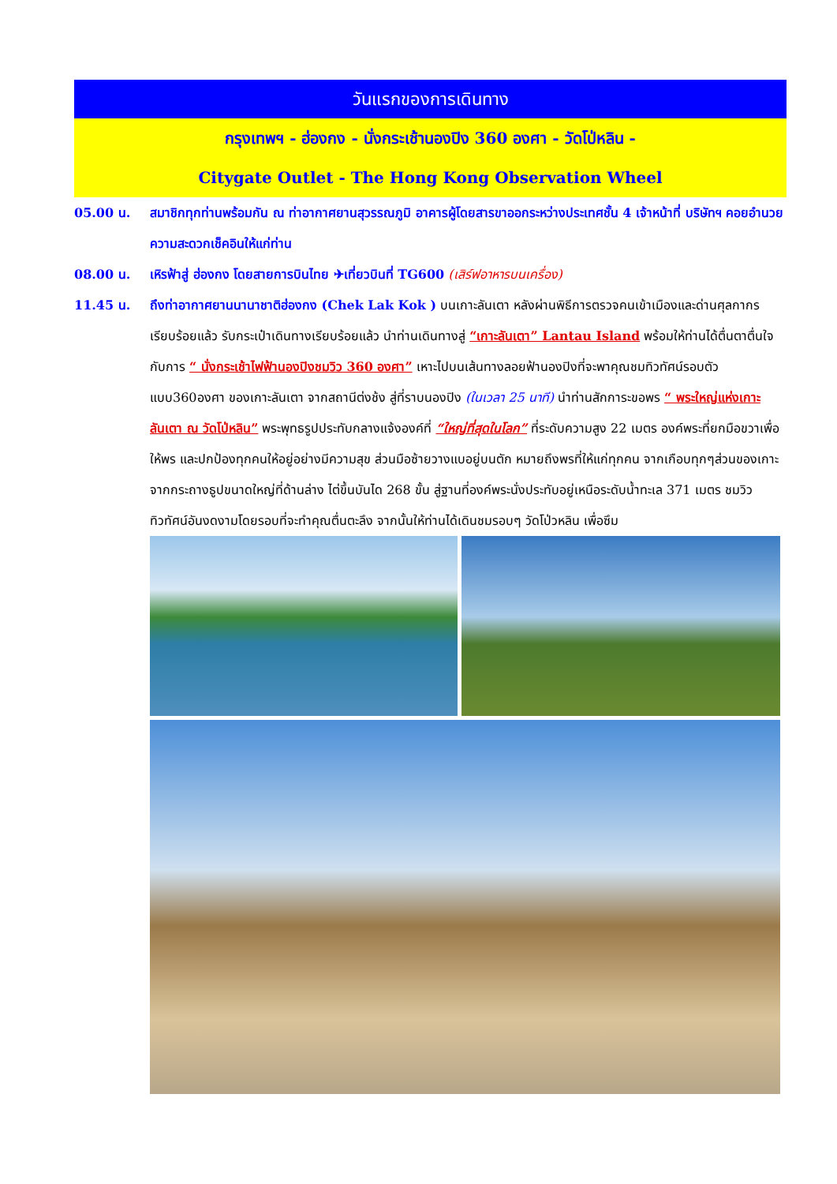วันแรกของการเดินทาง
กรุงเทพฯ - ฮ่องกง - นั่งกระเช้านองปิง 360 องศา - วัดโป่หลิน -
Citygate Outlet - The Hong Kong Observation Wheel
05.00 น. สมาชิกทุกท่านพร้อมกัน ณ ท่าอากาศยานสุวรรณภูมิ อาคารผู้โดยสารขาออกระหว่างประเทศชั้น 4 เจ้าหน้าที่ บริษัทฯ คอยอำนวยความสะดวกเช็คอินให้แก่ท่าน
08.00 น. เหิรฟ้าสู่ ฮ่องกง โดยสายการบินไทย ✈เที่ยวบินที่ TG600 (เสิร์ฟอาหารบนเครื่อง)
11.45 น. ถึงท่าอากาศยานนานาชาติฮ่องกง (Chek Lak Kok ) บนเกาะลันเตา หลังผ่านพิธีการตรวจคนเข้าเมืองและด่านศุลกากรเรียบร้อยแล้ว รับกระเป๋าเดินทางเรียบร้อยแล้ว นำท่านเดินทางสู่ “เกาะลันเตา” Lantau Island พร้อมให้ท่านได้ตื่นตาตื่นใจกับการ “ นั่งกระเช้าไฟฟ้านองปิงชมวิว 360 องศา” เหาะไปบนเส้นทางลอยฟ้านองปิงที่จะพาคุณชมทิวทัศน์รอบตัวแบบ360องศา ของเกาะลันเตา จากสถานีต่งช้ง สู่ที่ราบนองปิง (ในเวลา 25 นาที) นำท่านสักการะขอพร “ พระใหญ่แห่งเกาะลันเตา ณ วัดโป่หลิน” พระพุทธรูปประทับกลางแจ้งองค์ที่ “ใหญ่ที่สุดในโลก” ที่ระดับความสูง 22 เมตร องค์พระที่ยกมือขวาเพื่อให้พร และปกป้องทุกคนให้อยู่อย่างมีความสุข ส่วนมือซ้ายวางแบอยู่บนตัก หมายถึงพรที่ให้แก่ทุกคน จากเกือบทุกๆส่วนของเกาะจากกระถางธูปขนาดใหญ่ที่ด้านล่าง ไต่ขึ้นบันได 268 ขั้น สู่ฐานที่องค์พระนั่งประทับอยู่เหนือระดับน้ำทะเล 371 เมตร ชมวิวทิวทัศน์อันงดงามโดยรอบที่จะทำคุณตื่นตะลึง จากนั้นให้ท่านได้เดินชมรอบๆ วัดโป่วหลิน เพื่อซึม